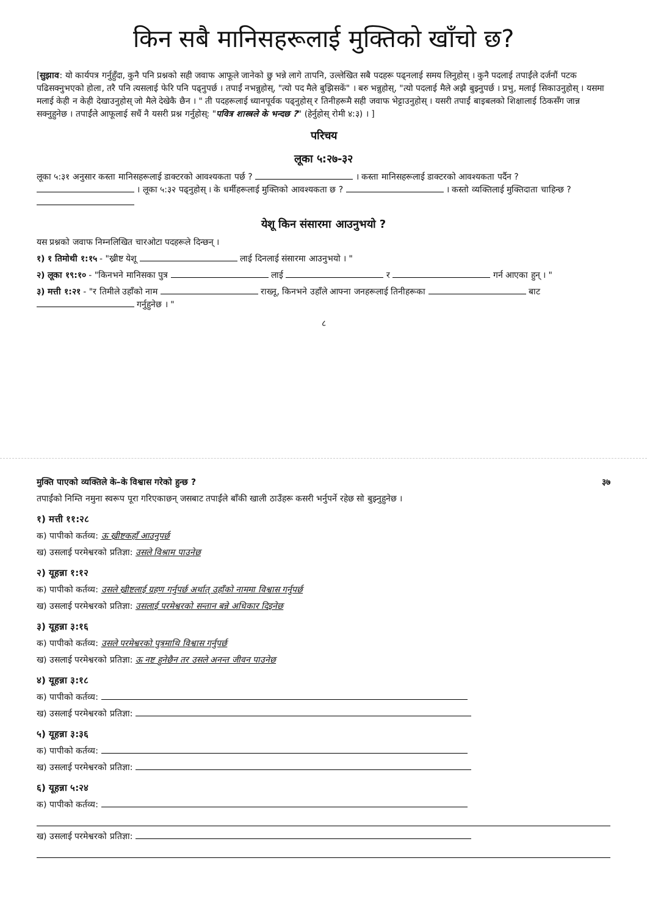किन सबै मानिसहरूलाई मुक्तिको खाँचो छ?
[सुझाव: यो कार्यपत्र गर्नुहुँदा, कुनै पनि प्रश्नको सही जवाफ आफूले जानेको छु भन्ने लागे तापनि, उल्लेखित सबै पदहरू पढ्नलाई समय लिनुहोस् । कुनै पदलाई तपाईंले दर्जनौं पटक पढिसक्नुभएको होला, तरै पनि त्यसलाई फेरि पनि पढ्नुपर्छ । तपाईं नभन्नुहोस्, "त्यो पद मैले बुझिसकें" । बरु भन्नुहोस्, "त्यो पदलाई मैले अझै बुझ्नुपर्छ । प्रभु, मलाई सिकाउनुहोस् । यसमा मलाई केही न केही देखाउनुहोस् जो मैले देखेकै छैन । " ती पदहरूलाई ध्यानपूर्वक पढ्नुहोस् र तिनीहरूमै सही जवाफ भेट्टाउनुहोस् । यसरी तपाईं बाइबलको शिक्षालाई ठिकसँग जान्न सक्नुहुनेछ । तपाईंले आफूलाई सधैं नै यसरी प्रश्न गर्नुहोस्: "पवित्र शास्त्रले के भन्दछ ?" (हेर्नुहोस् रोमी ४:३) । ]
परिचय
लूका ५:२७-३२
लूका ५:३१ अनुसार कस्ता मानिसहरूलाई डाक्टरको आवश्यकता पर्छ ? । कस्ता मानिसहरूलाई डाक्टरको आवश्यकता पर्दैन ? । लूका ५:३२ पढ्नुहोस् । के धर्मीहरूलाई मुक्तिको आवश्यकता छ ? । कस्तो व्यक्तिलाई मुक्तिदाता चाहिन्छ ?
येशू किन संसारमा आउनुभयो ?
यस प्रश्नको जवाफ निम्नलिखित चारओटा पदहरूले दिन्छन् ।
१) १ तिमोथी १:१५ - "ख्रीष्ट येशू लाई दिनलाई संसारमा आउनुभयो । "
२) लूका १९:१० - "किनभने मानिसका पुत्र लाई र गर्न आएका हुन् । "
३) मत्ती १:२१ - "र तिमीले उहाँको नाम राख्नू, किनभने उहाँले आफ्ना जनहरूलाई तिनीहरूका बाट गर्नुहुनेछ । "
८
मुक्ति पाएको व्यक्तिले के–के विश्वास गरेको हुन्छ ? ३७
तपाईंको निम्ति नमुना स्वरूप पूरा गरिएकाछन् जसबाट तपाईंले बाँकी खाली ठाउँहरू कसरी भर्नुपर्ने रहेछ सो बुझ्नुहुनेछ ।
१) मत्ती ११:२८
क) पापीको कर्तव्य: ऊ ख्रीष्टकहाँ आउनुपर्छ
ख) उसलाई परमेश्वरको प्रतिज्ञा: उसले विश्राम पाउनेछ
२) यूहन्ना १:१२
क) पापीको कर्तव्य: उसले ख्रीष्टलाई ग्रहण गर्नुपर्छ अर्थात् उहाँको नाममा विश्वास गर्नुपर्छ
ख) उसलाई परमेश्वरको प्रतिज्ञा: उसलाई परमेश्वरको सन्तान बन्ने अधिकार दिइनेछ
३) यूहन्ना ३:१६
क) पापीको कर्तव्य: उसले परमेश्वरको पुत्रमाथि विश्वास गर्नुपर्छ
ख) उसलाई परमेश्वरको प्रतिज्ञा: ऊ नष्ट हुनेछैन तर उसले अनन्त जीवन पाउनेछ
४) यूहन्ना ३:१८
क) पापीको कर्तव्य:
ख) उसलाई परमेश्वरको प्रतिज्ञा:
५) यूहन्ना ३:३६
क) पापीको कर्तव्य:
ख) उसलाई परमेश्वरको प्रतिज्ञा:
६) यूहन्ना ५:२४
क) पापीको कर्तव्य:
ख) उसलाई परमेश्वरको प्रतिज्ञा: